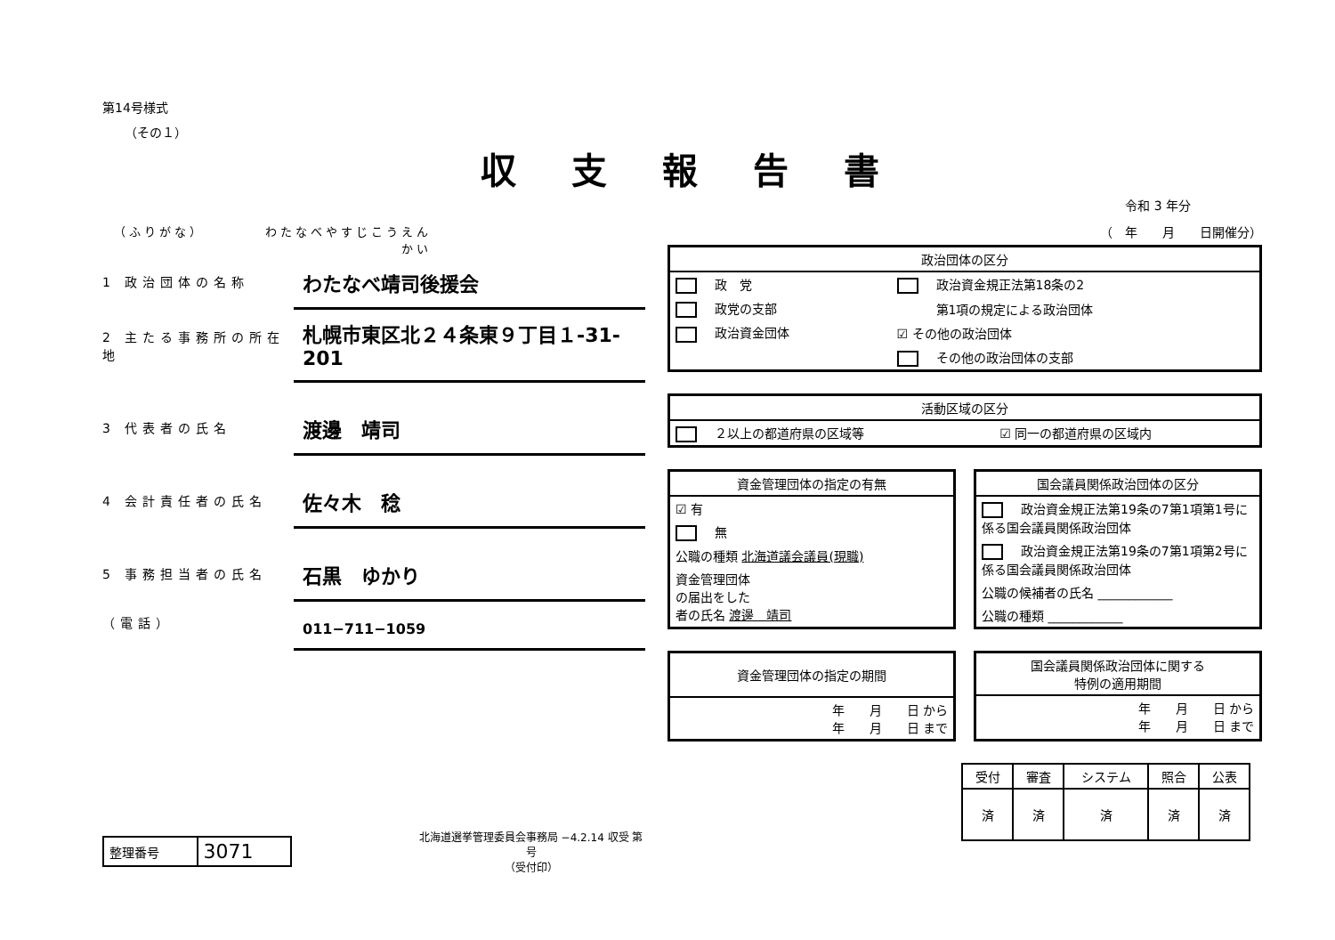第14号様式
（その１）
収支報告書
（ふりがな） わたなべやすじこうえんかい
1 政治団体の名称
わたなべ靖司後援会
2 主たる事務所の所在地
札幌市東区北２４条東９丁目１-31-201
3 代表者の氏名
渡邊　靖司
4 会計責任者の氏名
佐々木　稔
5 事務担当者の氏名
石黒　ゆかり
（電話）
011−711−1059
| 整理番号 | 3071 |
北海道選挙管理委員会事務局 −4.2.14 収受 第 号
（受付印）
令和 3 年分
（　年　　月　　日開催分）
| 政治団体の区分 | |
| --- | --- |
| 政 党 | 政治資金規正法第18条の2 |
| 政党の支部 | 第1項の規定による政治団体 |
| 政治資金団体 | ☑ その他の政治団体 |
| | その他の政治団体の支部 |
| 活動区域の区分 | |
| --- | --- |
| ２以上の都道府県の区域等 | ☑ 同一の都道府県の区域内 |
| 資金管理団体の指定の有無 |
| --- |
| ☑ 有 |
| 無 |
| 公職の種類 北海道議会議員(現職) |
| 資金管理団体 の届出をした 者の氏名 渡邊 靖司 |
| 国会議員関係政治団体の区分 |
| --- |
| 政治資金規正法第19条の7第1項第1号に係る国会議員関係政治団体 |
| 政治資金規正法第19条の7第1項第2号に係る国会議員関係政治団体 |
| 公職の候補者の氏名 ____________ |
| 公職の種類 ____________ |
| 資金管理団体の指定の期間 |
| --- |
| 年 月 日 から 年 月 日 まで |
| 国会議員関係政治団体に関する 特例の適用期間 |
| --- |
| 年 月 日 から 年 月 日 まで |
| 受付 | 審査 | システム | 照合 | 公表 |
| --- | --- | --- | --- | --- |
| 済 | 済 | 済 | 済 | 済 |